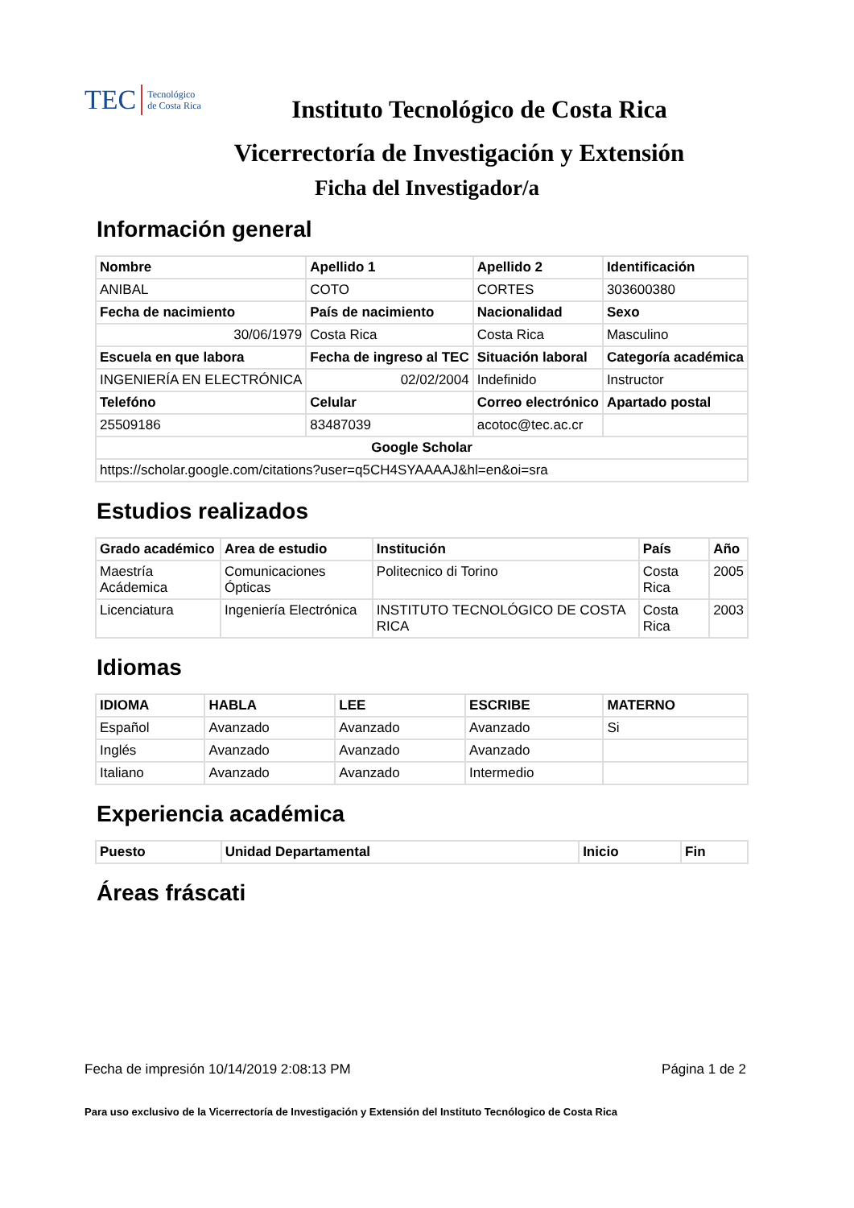TEC Tecnológico
de Costa Rica
Instituto Tecnológico de Costa Rica
Vicerrectoría de Investigación y Extensión
Ficha del Investigador/a
Información general
| Nombre | Apellido 1 | Apellido 2 | Identificación |
| --- | --- | --- | --- |
| ANIBAL | COTO | CORTES | 303600380 |
| Fecha de nacimiento | País de nacimiento | Nacionalidad | Sexo |
| 30/06/1979 | Costa Rica | Costa Rica | Masculino |
| Escuela en que labora | Fecha de ingreso al TEC | Situación laboral | Categoría académica |
| INGENIERÍA EN ELECTRÓNICA | 02/02/2004 | Indefinido | Instructor |
| Telefóno | Celular | Correo electrónico | Apartado postal |
| 25509186 | 83487039 | acotoc@tec.ac.cr | |
| Google Scholar | | | |
| https://scholar.google.com/citations?user=q5CH4SYAAAAJ&hl=en&oi=sra | | | |
Estudios realizados
| Grado académico | Area de estudio | Institución | País | Año |
| --- | --- | --- | --- | --- |
| Maestría Acádemica | Comunicaciones Ópticas | Politecnico di Torino | Costa Rica | 2005 |
| Licenciatura | Ingeniería Electrónica | INSTITUTO TECNOLÓGICO DE COSTA RICA | Costa Rica | 2003 |
Idiomas
| IDIOMA | HABLA | LEE | ESCRIBE | MATERNO |
| --- | --- | --- | --- | --- |
| Español | Avanzado | Avanzado | Avanzado | Si |
| Inglés | Avanzado | Avanzado | Avanzado | |
| Italiano | Avanzado | Avanzado | Intermedio | |
Experiencia académica
| Puesto | Unidad Departamental | Inicio | Fin |
| --- | --- | --- | --- |
Áreas fráscati
Fecha de impresión 10/14/2019 2:08:13 PM Página 1 de 2
Para uso exclusivo de la Vicerrectoría de Investigación y Extensión del Instituto Tecnólogico de Costa Rica